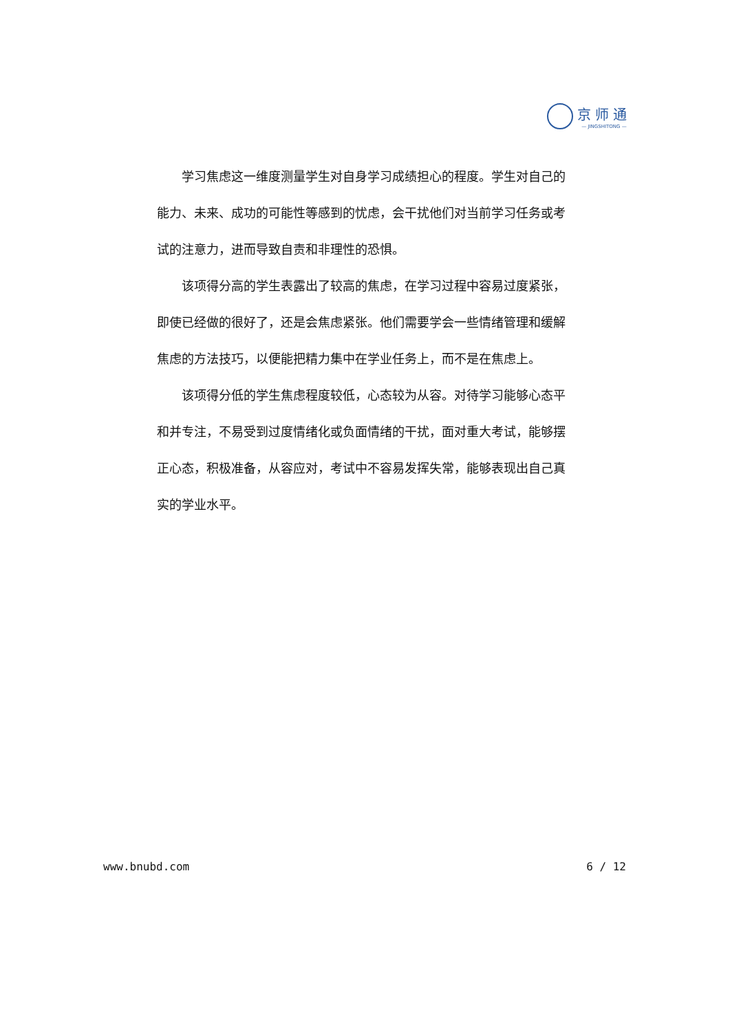京师通
— JINGSHITONG —
学习焦虑这一维度测量学生对自身学习成绩担心的程度。学生对自己的能力、未来、成功的可能性等感到的忧虑，会干扰他们对当前学习任务或考试的注意力，进而导致自责和非理性的恐惧。
该项得分高的学生表露出了较高的焦虑，在学习过程中容易过度紧张，即使已经做的很好了，还是会焦虑紧张。他们需要学会一些情绪管理和缓解焦虑的方法技巧，以便能把精力集中在学业任务上，而不是在焦虑上。
该项得分低的学生焦虑程度较低，心态较为从容。对待学习能够心态平和并专注，不易受到过度情绪化或负面情绪的干扰，面对重大考试，能够摆正心态，积极准备，从容应对，考试中不容易发挥失常，能够表现出自己真实的学业水平。
www.bnubd.com 6 / 12